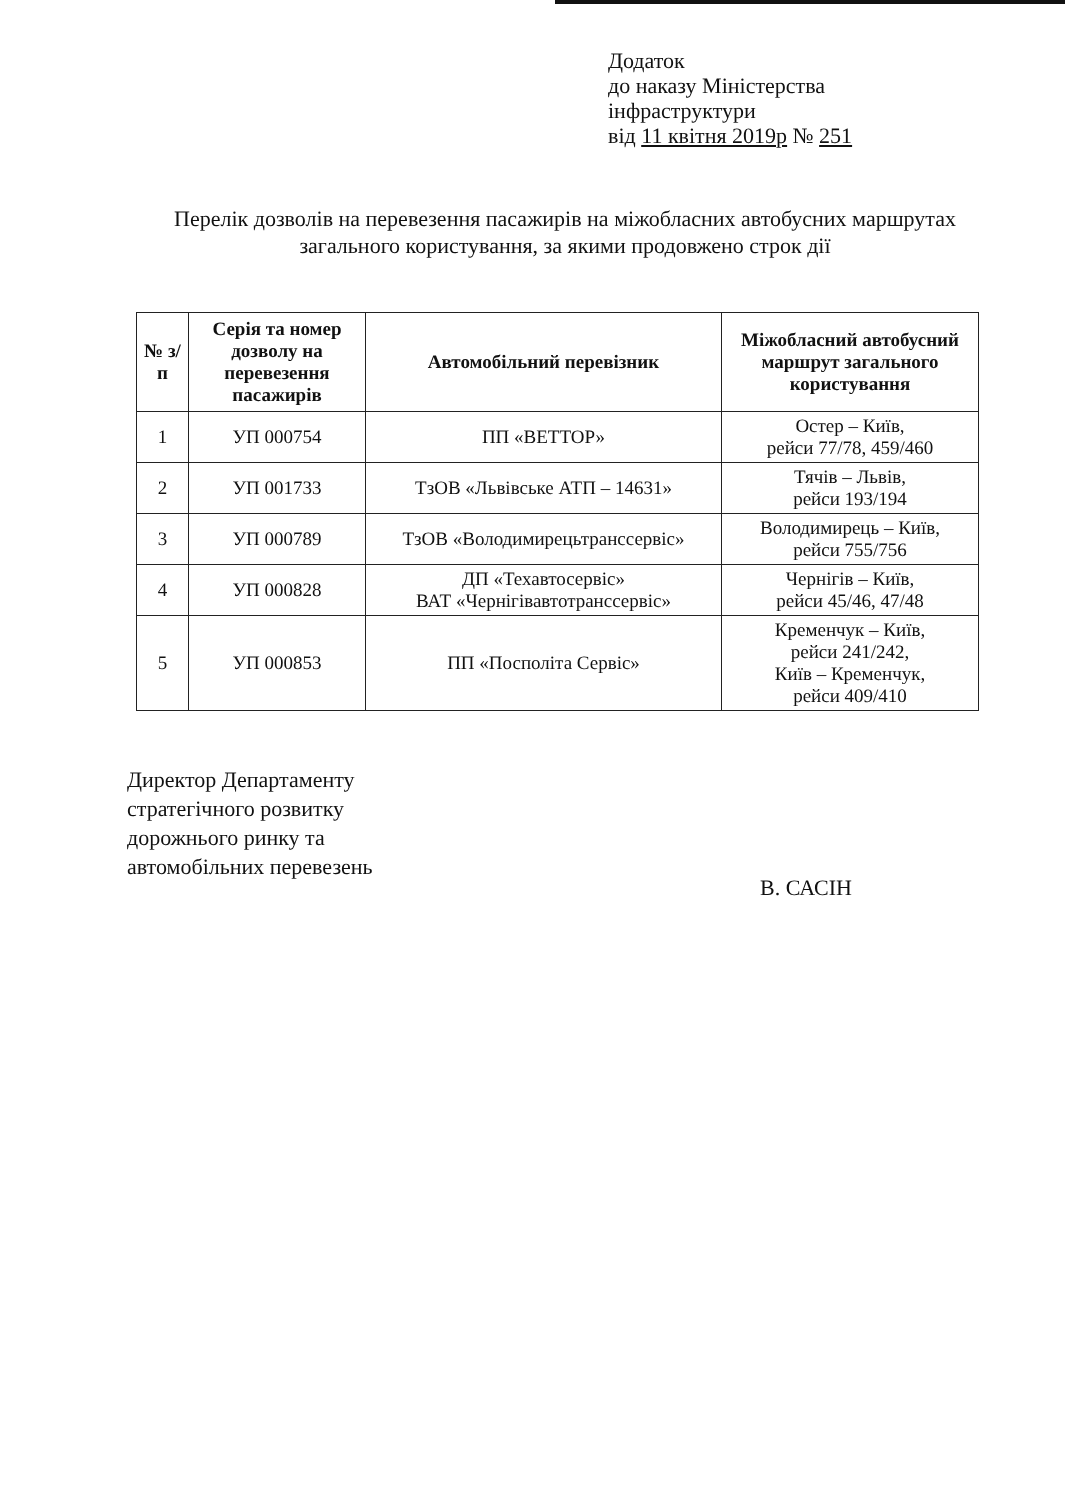Додаток
до наказу Міністерства
інфраструктури
від 11 квітня 2019р № 251
Перелік дозволів на перевезення пасажирів на міжобласних автобусних маршрутах загального користування, за якими продовжено строк дії
| № з/п | Серія та номер дозволу на перевезення пасажирів | Автомобільний перевізник | Міжобласний автобусний маршрут загального користування |
| --- | --- | --- | --- |
| 1 | УП 000754 | ПП «ВЕТТОР» | Остер – Київ, рейси 77/78, 459/460 |
| 2 | УП 001733 | ТзОВ «Львівське АТП – 14631» | Тячів – Львів, рейси 193/194 |
| 3 | УП 000789 | ТзОВ «Володимирецьтранссервіс» | Володимирець – Київ, рейси 755/756 |
| 4 | УП 000828 | ДП «Техавтосервіс» ВАТ «Чернігівавтотранссервіс» | Чернігів – Київ, рейси 45/46, 47/48 |
| 5 | УП 000853 | ПП «Посполіта Сервіс» | Кременчук – Київ, рейси 241/242, Київ – Кременчук, рейси 409/410 |
Директор Департаменту
стратегічного розвитку
дорожнього ринку та
автомобільних перевезень
В. САСІН